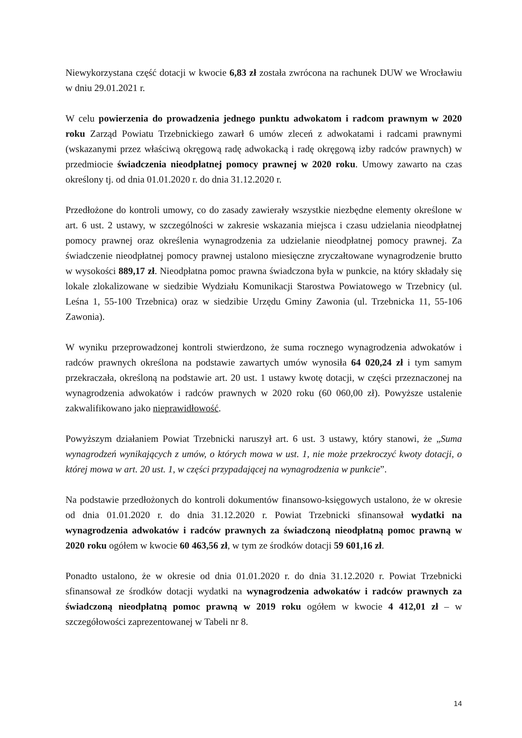Niewykorzystana część dotacji w kwocie 6,83 zł została zwrócona na rachunek DUW we Wrocławiu w dniu 29.01.2021 r.
W celu powierzenia do prowadzenia jednego punktu adwokatom i radcom prawnym w 2020 roku Zarząd Powiatu Trzebnickiego zawarł 6 umów zleceń z adwokatami i radcami prawnymi (wskazanymi przez właściwą okręgową radę adwokacką i radę okręgową izby radców prawnych) w przedmiocie świadczenia nieodpłatnej pomocy prawnej w 2020 roku. Umowy zawarto na czas określony tj. od dnia 01.01.2020 r. do dnia 31.12.2020 r.
Przedłożone do kontroli umowy, co do zasady zawierały wszystkie niezbędne elementy określone w art. 6 ust. 2 ustawy, w szczególności w zakresie wskazania miejsca i czasu udzielania nieodpłatnej pomocy prawnej oraz określenia wynagrodzenia za udzielanie nieodpłatnej pomocy prawnej. Za świadczenie nieodpłatnej pomocy prawnej ustalono miesięczne zryczałtowane wynagrodzenie brutto w wysokości 889,17 zł. Nieodpłatna pomoc prawna świadczona była w punkcie, na który składały się lokale zlokalizowane w siedzibie Wydziału Komunikacji Starostwa Powiatowego w Trzebnicy (ul. Leśna 1, 55-100 Trzebnica) oraz w siedzibie Urzędu Gminy Zawonia (ul. Trzebnicka 11, 55-106 Zawonia).
W wyniku przeprowadzonej kontroli stwierdzono, że suma rocznego wynagrodzenia adwokatów i radców prawnych określona na podstawie zawartych umów wynosiła 64 020,24 zł i tym samym przekraczała, określoną na podstawie art. 20 ust. 1 ustawy kwotę dotacji, w części przeznaczonej na wynagrodzenia adwokatów i radców prawnych w 2020 roku (60 060,00 zł). Powyższe ustalenie zakwalifikowano jako nieprawidłowość.
Powyższym działaniem Powiat Trzebnicki naruszył art. 6 ust. 3 ustawy, który stanowi, że „Suma wynagrodzeń wynikających z umów, o których mowa w ust. 1, nie może przekroczyć kwoty dotacji, o której mowa w art. 20 ust. 1, w części przypadającej na wynagrodzenia w punkcie”.
Na podstawie przedłożonych do kontroli dokumentów finansowo-księgowych ustalono, że w okresie od dnia 01.01.2020 r. do dnia 31.12.2020 r. Powiat Trzebnicki sfinansował wydatki na wynagrodzenia adwokatów i radców prawnych za świadczoną nieodpłatną pomoc prawną w 2020 roku ogółem w kwocie 60 463,56 zł, w tym ze środków dotacji 59 601,16 zł.
Ponadto ustalono, że w okresie od dnia 01.01.2020 r. do dnia 31.12.2020 r. Powiat Trzebnicki sfinansował ze środków dotacji wydatki na wynagrodzenia adwokatów i radców prawnych za świadczoną nieodpłatną pomoc prawną w 2019 roku ogółem w kwocie 4 412,01 zł – w szczegółowości zaprezentowanej w Tabeli nr 8.
14